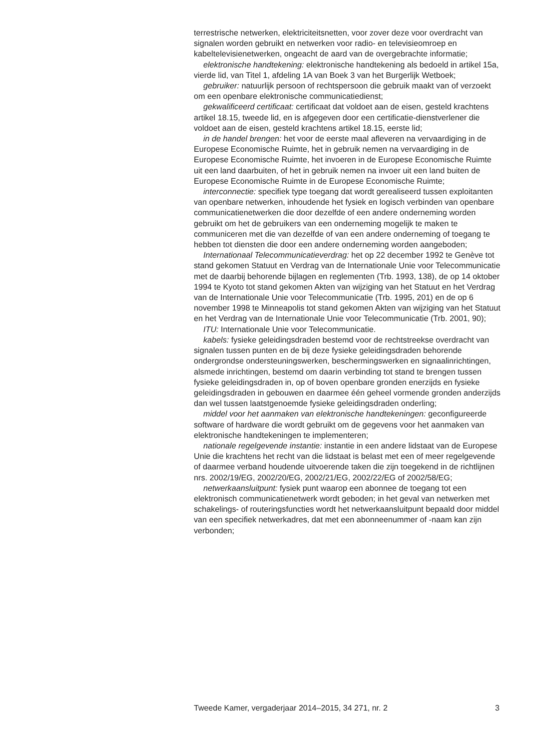terrestrische netwerken, elektriciteitsnetten, voor zover deze voor overdracht van signalen worden gebruikt en netwerken voor radio- en televisieomroep en kabeltelevisienetwerken, ongeacht de aard van de overgebrachte informatie;
elektronische handtekening: elektronische handtekening als bedoeld in artikel 15a, vierde lid, van Titel 1, afdeling 1A van Boek 3 van het Burgerlijk Wetboek;
gebruiker: natuurlijk persoon of rechtspersoon die gebruik maakt van of verzoekt om een openbare elektronische communicatiedienst;
gekwalificeerd certificaat: certificaat dat voldoet aan de eisen, gesteld krachtens artikel 18.15, tweede lid, en is afgegeven door een certificatie-dienstverlener die voldoet aan de eisen, gesteld krachtens artikel 18.15, eerste lid;
in de handel brengen: het voor de eerste maal afleveren na vervaardiging in de Europese Economische Ruimte, het in gebruik nemen na vervaardiging in de Europese Economische Ruimte, het invoeren in de Europese Economische Ruimte uit een land daarbuiten, of het in gebruik nemen na invoer uit een land buiten de Europese Economische Ruimte in de Europese Economische Ruimte;
interconnectie: specifiek type toegang dat wordt gerealiseerd tussen exploitanten van openbare netwerken, inhoudende het fysiek en logisch verbinden van openbare communicatienetwerken die door dezelfde of een andere onderneming worden gebruikt om het de gebruikers van een onderneming mogelijk te maken te communiceren met die van dezelfde of van een andere onderneming of toegang te hebben tot diensten die door een andere onderneming worden aangeboden;
Internationaal Telecommunicatieverdrag: het op 22 december 1992 te Genève tot stand gekomen Statuut en Verdrag van de Internationale Unie voor Telecommunicatie met de daarbij behorende bijlagen en reglementen (Trb. 1993, 138), de op 14 oktober 1994 te Kyoto tot stand gekomen Akten van wijziging van het Statuut en het Verdrag van de Internationale Unie voor Telecommunicatie (Trb. 1995, 201) en de op 6 november 1998 te Minneapolis tot stand gekomen Akten van wijziging van het Statuut en het Verdrag van de Internationale Unie voor Telecommunicatie (Trb. 2001, 90);
ITU: Internationale Unie voor Telecommunicatie.
kabels: fysieke geleidingsdraden bestemd voor de rechtstreekse overdracht van signalen tussen punten en de bij deze fysieke geleidingsdraden behorende ondergrondse ondersteuningswerken, beschermingswerken en signaalinrichtingen, alsmede inrichtingen, bestemd om daarin verbinding tot stand te brengen tussen fysieke geleidingsdraden in, op of boven openbare gronden enerzijds en fysieke geleidingsdraden in gebouwen en daarmee één geheel vormende gronden anderzijds dan wel tussen laatstgenoemde fysieke geleidingsdraden onderling;
middel voor het aanmaken van elektronische handtekeningen: geconfigureerde software of hardware die wordt gebruikt om de gegevens voor het aanmaken van elektronische handtekeningen te implementeren;
nationale regelgevende instantie: instantie in een andere lidstaat van de Europese Unie die krachtens het recht van die lidstaat is belast met een of meer regelgevende of daarmee verband houdende uitvoerende taken die zijn toegekend in de richtlijnen nrs. 2002/19/EG, 2002/20/EG, 2002/21/EG, 2002/22/EG of 2002/58/EG;
netwerkaansluitpunt: fysiek punt waarop een abonnee de toegang tot een elektronisch communicatienetwerk wordt geboden; in het geval van netwerken met schakelings- of routeringsfuncties wordt het netwerkaansluitpunt bepaald door middel van een specifiek netwerkadres, dat met een abonneenummer of -naam kan zijn verbonden;
Tweede Kamer, vergaderjaar 2014–2015, 34 271, nr. 2 3